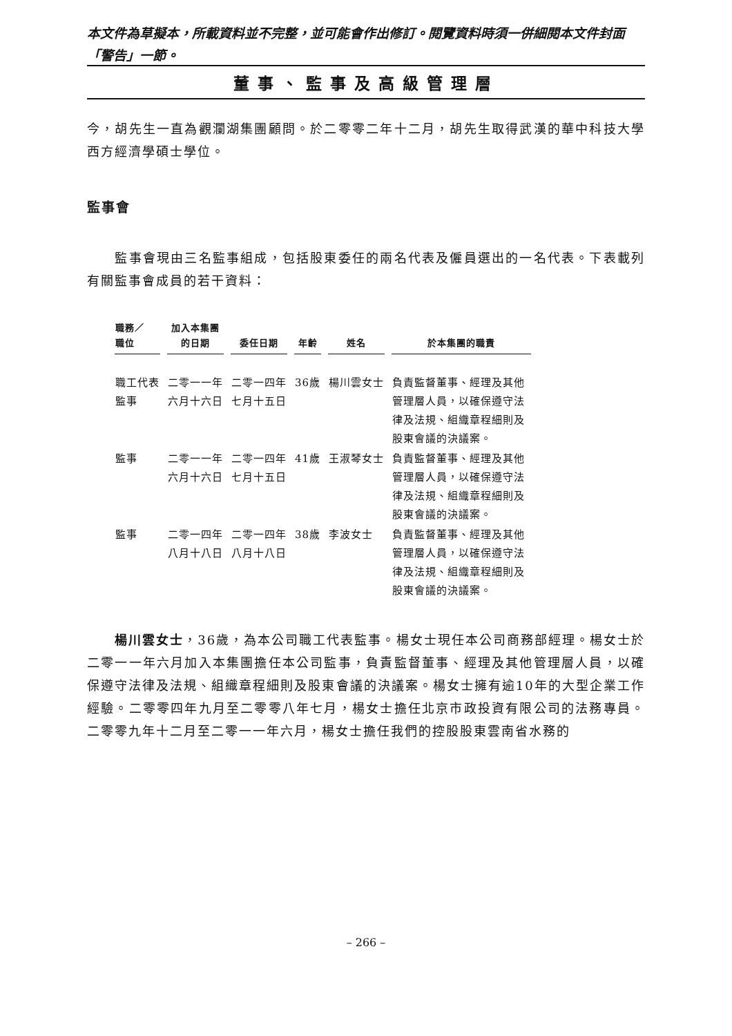本文件為草擬本，所載資料並不完整，並可能會作出修訂。閱覽資料時須一併細閱本文件封面「警告」一節。
董事、監事及高級管理層
今，胡先生一直為觀瀾湖集團顧問。於二零零二年十二月，胡先生取得武漢的華中科技大學西方經濟學碩士學位。
監事會
　　監事會現由三名監事組成，包括股東委任的兩名代表及僱員選出的一名代表。下表載列有關監事會成員的若干資料：
| 職務／ 職位 | 加入本集團 的日期 | 委任日期 | 年齡 | 姓名 | 於本集團的職責 |
| --- | --- | --- | --- | --- | --- |
| 職工代表 監事 | 二零一一年 六月十六日 | 二零一四年 七月十五日 | 36歲 | 楊川雲女士 | 負責監督董事、經理及其他管理層人員，以確保遵守法律及法規、組織章程細則及股東會議的決議案。 |
| 監事 | 二零一一年 六月十六日 | 二零一四年 七月十五日 | 41歲 | 王淑琴女士 | 負責監督董事、經理及其他管理層人員，以確保遵守法律及法規、組織章程細則及股東會議的決議案。 |
| 監事 | 二零一四年 八月十八日 | 二零一四年 八月十八日 | 38歲 | 李波女士 | 負責監督董事、經理及其他管理層人員，以確保遵守法律及法規、組織章程細則及股東會議的決議案。 |
　　楊川雲女士，36歲，為本公司職工代表監事。楊女士現任本公司商務部經理。楊女士於二零一一年六月加入本集團擔任本公司監事，負責監督董事、經理及其他管理層人員，以確保遵守法律及法規、組織章程細則及股東會議的決議案。楊女士擁有逾10年的大型企業工作經驗。二零零四年九月至二零零八年七月，楊女士擔任北京市政投資有限公司的法務專員。二零零九年十二月至二零一一年六月，楊女士擔任我們的控股股東雲南省水務的
– 266 –